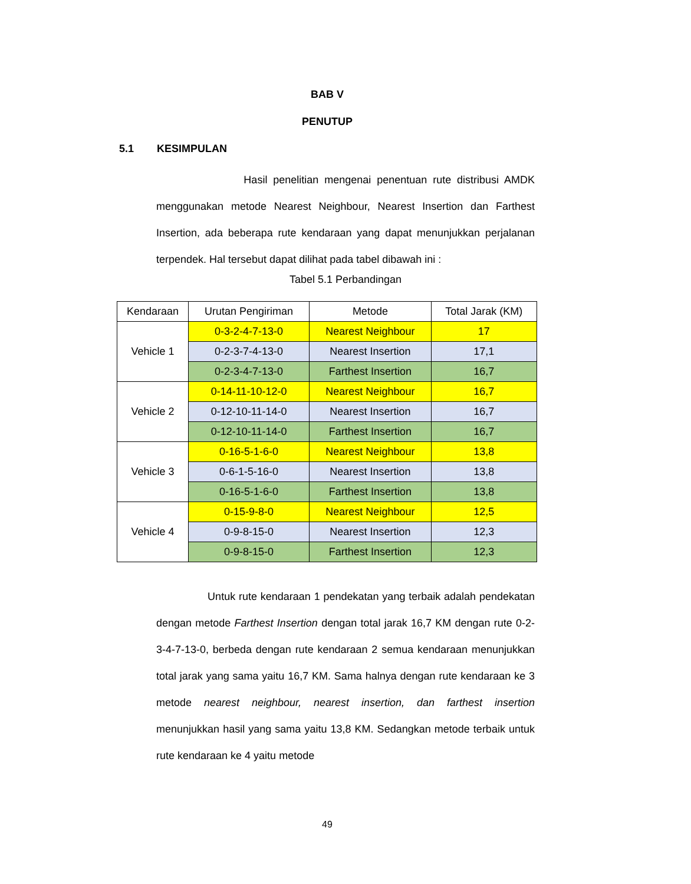BAB V
PENUTUP
5.1 KESIMPULAN
Hasil penelitian mengenai penentuan rute distribusi AMDK menggunakan metode Nearest Neighbour, Nearest Insertion dan Farthest Insertion, ada beberapa rute kendaraan yang dapat menunjukkan perjalanan terpendek. Hal tersebut dapat dilihat pada tabel dibawah ini :
Tabel 5.1 Perbandingan
| Kendaraan | Urutan Pengiriman | Metode | Total Jarak (KM) |
| --- | --- | --- | --- |
| Vehicle 1 | 0-3-2-4-7-13-0 | Nearest Neighbour | 17 |
| | 0-2-3-7-4-13-0 | Nearest Insertion | 17,1 |
| | 0-2-3-4-7-13-0 | Farthest Insertion | 16,7 |
| Vehicle 2 | 0-14-11-10-12-0 | Nearest Neighbour | 16,7 |
| | 0-12-10-11-14-0 | Nearest Insertion | 16,7 |
| | 0-12-10-11-14-0 | Farthest Insertion | 16,7 |
| Vehicle 3 | 0-16-5-1-6-0 | Nearest Neighbour | 13,8 |
| | 0-6-1-5-16-0 | Nearest Insertion | 13,8 |
| | 0-16-5-1-6-0 | Farthest Insertion | 13,8 |
| Vehicle 4 | 0-15-9-8-0 | Nearest Neighbour | 12,5 |
| | 0-9-8-15-0 | Nearest Insertion | 12,3 |
| | 0-9-8-15-0 | Farthest Insertion | 12,3 |
Untuk rute kendaraan 1 pendekatan yang terbaik adalah pendekatan dengan metode Farthest Insertion dengan total jarak 16,7 KM dengan rute 0-2-3-4-7-13-0, berbeda dengan rute kendaraan 2 semua kendaraan menunjukkan total jarak yang sama yaitu 16,7 KM. Sama halnya dengan rute kendaraan ke 3 metode nearest neighbour, nearest insertion, dan farthest insertion menunjukkan hasil yang sama yaitu 13,8 KM. Sedangkan metode terbaik untuk rute kendaraan ke 4 yaitu metode
49